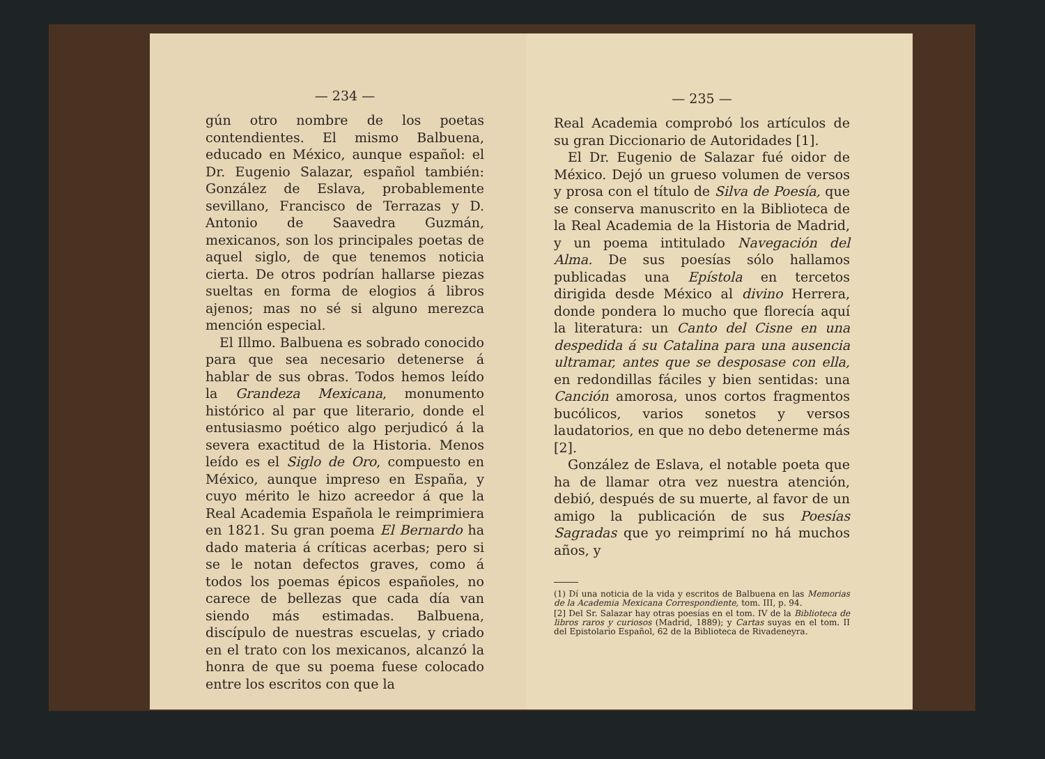— 234 —
gún otro nombre de los poetas contendientes. El mismo Balbuena, educado en México, aunque español: el Dr. Eugenio Salazar, español también: González de Eslava, probablemente sevillano, Francisco de Terrazas y D. Antonio de Saavedra Guzmán, mexicanos, son los principales poetas de aquel siglo, de que tenemos noticia cierta. De otros podrían hallarse piezas sueltas en forma de elogios á libros ajenos; mas no sé si alguno merezca mención especial.
El Illmo. Balbuena es sobrado conocido para que sea necesario detenerse á hablar de sus obras. Todos hemos leído la Grandeza Mexicana, monumento histórico al par que literario, donde el entusiasmo poético algo perjudicó á la severa exactitud de la Historia. Menos leído es el Siglo de Oro, compuesto en México, aunque impreso en España, y cuyo mérito le hizo acreedor á que la Real Academia Española le reimprimiera en 1821. Su gran poema El Bernardo ha dado materia á críticas acerbas; pero si se le notan defectos graves, como á todos los poemas épicos españoles, no carece de bellezas que cada día van siendo más estimadas. Balbuena, discípulo de nuestras escuelas, y criado en el trato con los mexicanos, alcanzó la honra de que su poema fuese colocado entre los escritos con que la
— 235 —
Real Academia comprobó los artículos de su gran Diccionario de Autoridades [1].
El Dr. Eugenio de Salazar fué oidor de México. Dejó un grueso volumen de versos y prosa con el título de Silva de Poesía, que se conserva manuscrito en la Biblioteca de la Real Academia de la Historia de Madrid, y un poema intitulado Navegación del Alma. De sus poesías sólo hallamos publicadas una Epístola en tercetos dirigida desde México al divino Herrera, donde pondera lo mucho que florecía aquí la literatura: un Canto del Cisne en una despedida á su Catalina para una ausencia ultramar, antes que se desposase con ella, en redondillas fáciles y bien sentidas: una Canción amorosa, unos cortos fragmentos bucólicos, varios sonetos y versos laudatorios, en que no debo detenerme más [2].
González de Eslava, el notable poeta que ha de llamar otra vez nuestra atención, debió, después de su muerte, al favor de un amigo la publicación de sus Poesías Sagradas que yo reimprimí no há muchos años, y
(1) Dí una noticia de la vida y escritos de Balbuena en las Memorias de la Academia Mexicana Correspondiente, tom. III, p. 94.
[2] Del Sr. Salazar hay otras poesías en el tom. IV de la Biblioteca de libros raros y curiosos (Madrid, 1889); y Cartas suyas en el tom. II del Epistolario Español, 62 de la Biblioteca de Rivadeneyra.